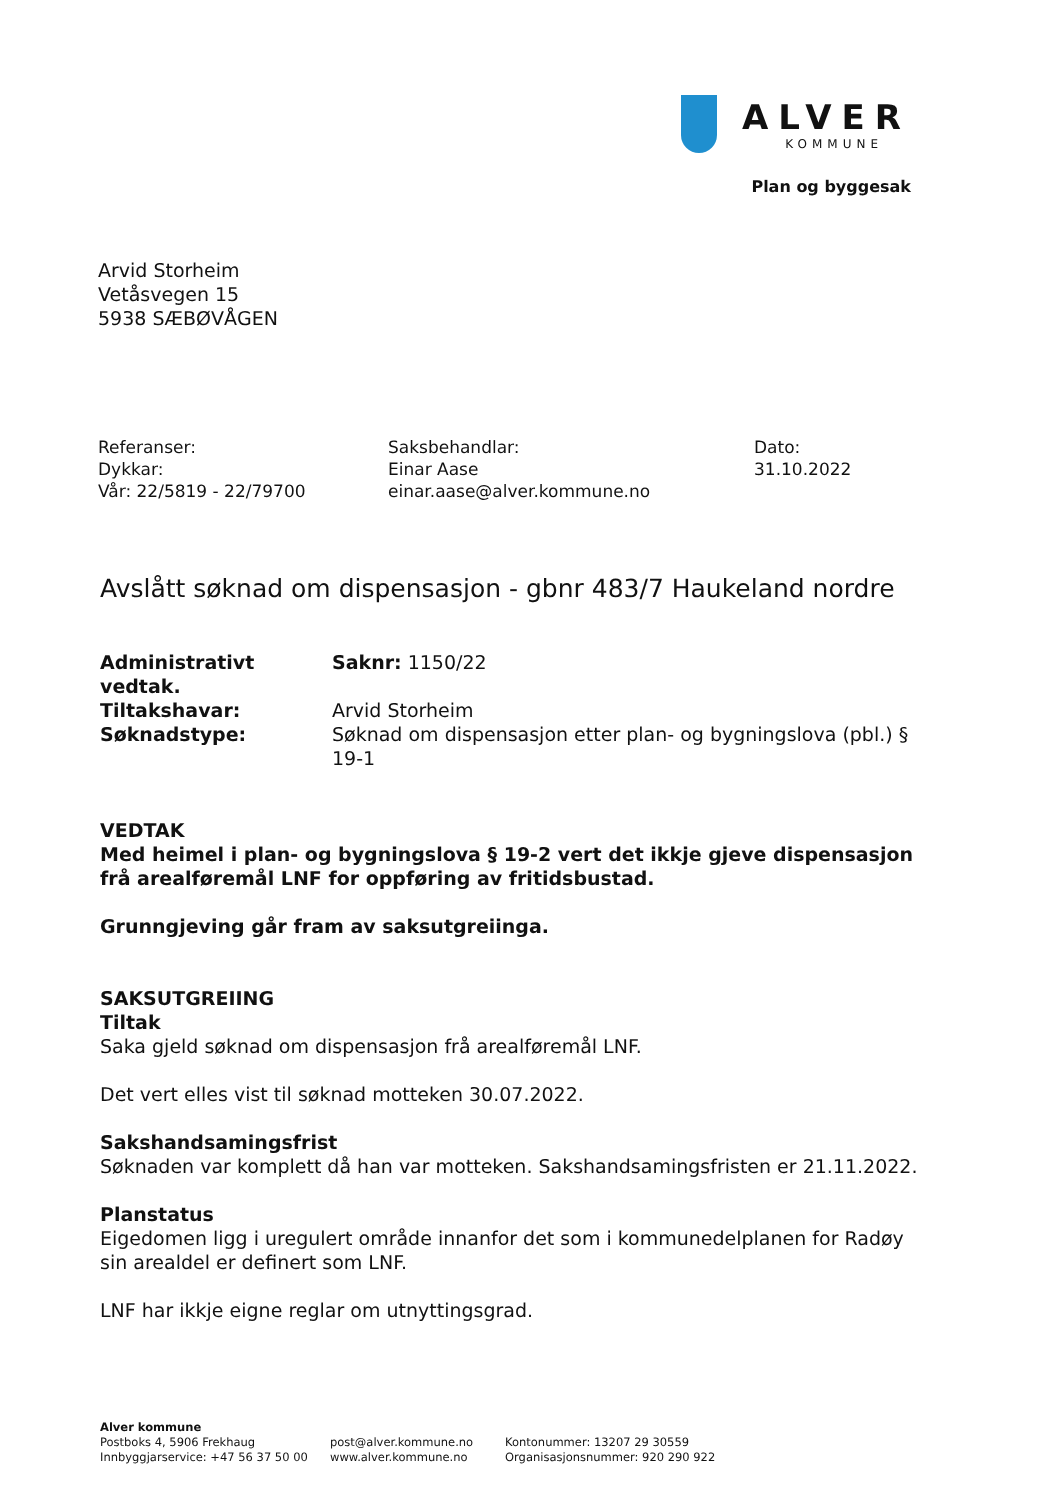ALVER
KOMMUNE
Plan og byggesak
Arvid Storheim
Vetåsvegen 15
5938 SÆBØVÅGEN
Referanser:
Dykkar:
Vår: 22/5819 - 22/79700
Saksbehandlar:
Einar Aase
einar.aase@alver.kommune.no
Dato:
31.10.2022
Avslått søknad om dispensasjon - gbnr 483/7 Haukeland nordre
Administrativt vedtak. Saknr: 1150/22
Tiltakshavar: Arvid Storheim
Søknadstype: Søknad om dispensasjon etter plan- og bygningslova (pbl.) § 19-1
VEDTAK
Med heimel i plan- og bygningslova § 19-2 vert det ikkje gjeve dispensasjon frå arealføremål LNF for oppføring av fritidsbustad.
Grunngjeving går fram av saksutgreiinga.
SAKSUTGREIING
Tiltak
Saka gjeld søknad om dispensasjon frå arealføremål LNF.
Det vert elles vist til søknad motteken 30.07.2022.
Sakshandsamingsfrist
Søknaden var komplett då han var motteken. Sakshandsamingsfristen er 21.11.2022.
Planstatus
Eigedomen ligg i uregulert område innanfor det som i kommunedelplanen for Radøy sin arealdel er definert som LNF.
LNF har ikkje eigne reglar om utnyttingsgrad.
Alver kommune
Postboks 4, 5906 Frekhaug
Innbyggjarservice: +47 56 37 50 00
post@alver.kommune.no
www.alver.kommune.no
Kontonummer: 13207 29 30559
Organisasjonsnummer: 920 290 922